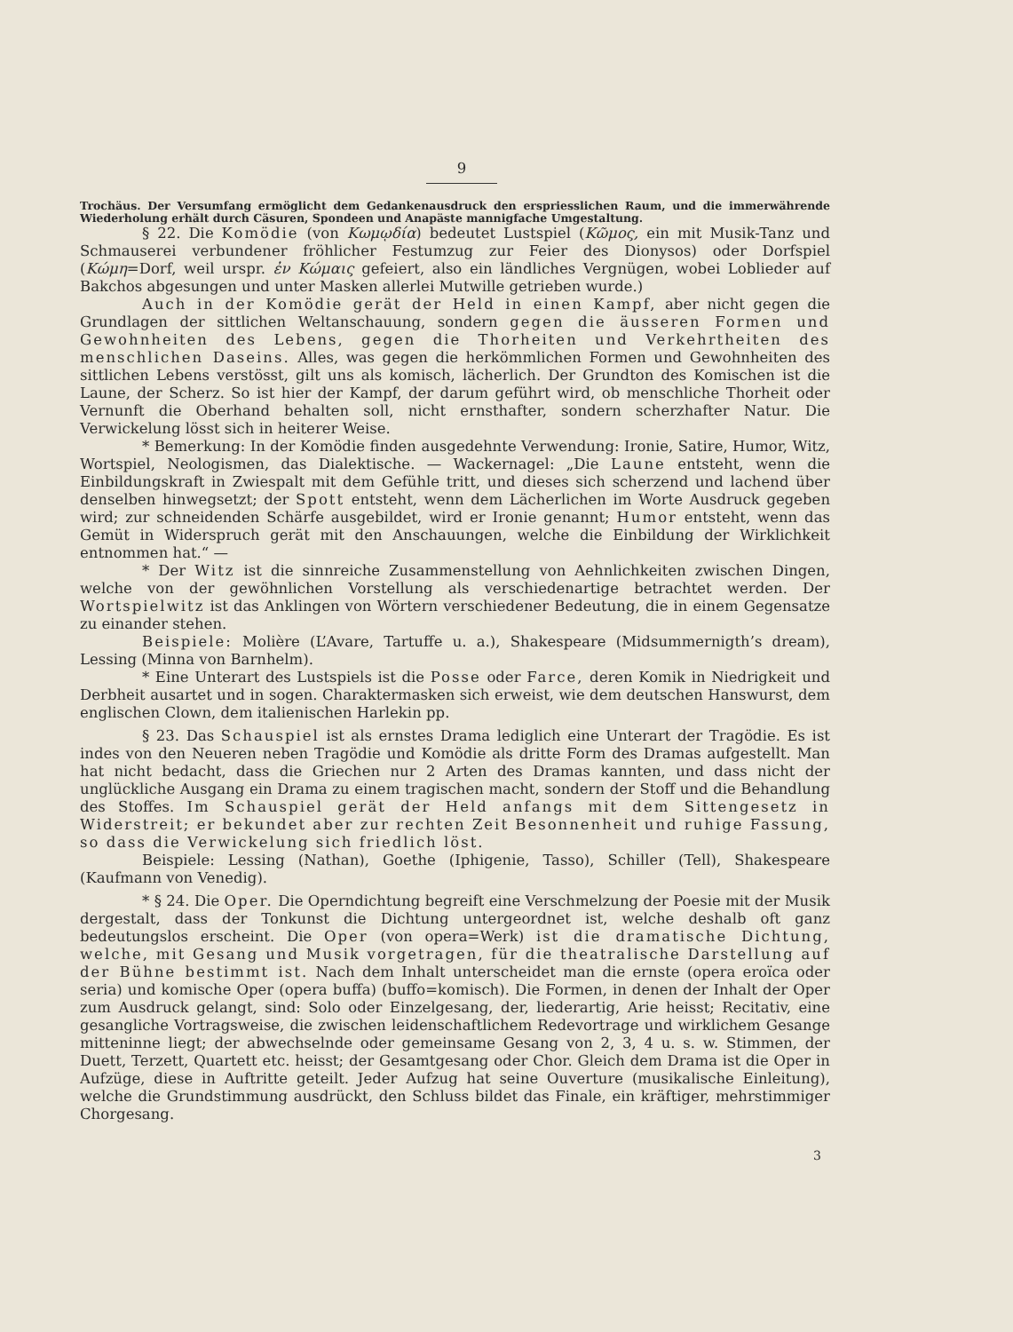9
Trochäus. Der Versumfang ermöglicht dem Gedankenausdruck den erspriesslichen Raum, und die immerwährende Wiederholung erhält durch Cäsuren, Spondeen und Anapäste mannigfache Umgestaltung.
§ 22. Die Komödie (von Κωμῳδία) bedeutet Lustspiel (Κῶμος, ein mit Musik-Tanz und Schmauserei verbundener fröhlicher Festumzug zur Feier des Dionysos) oder Dorfspiel (Κώμη=Dorf, weil urspr. ἐν Κώμαις gefeiert, also ein ländliches Vergnügen, wobei Loblieder auf Bakchos abgesungen und unter Masken allerlei Mutwille getrieben wurde.)
Auch in der Komödie gerät der Held in einen Kampf, aber nicht gegen die Grundlagen der sittlichen Weltanschauung, sondern gegen die äusseren Formen und Gewohnheiten des Lebens, gegen die Thorheiten und Verkehrtheiten des menschlichen Daseins. Alles, was gegen die herkömmlichen Formen und Gewohnheiten des sittlichen Lebens verstösst, gilt uns als komisch, lächerlich. Der Grundton des Komischen ist die Laune, der Scherz. So ist hier der Kampf, der darum geführt wird, ob menschliche Thorheit oder Vernunft die Oberhand behalten soll, nicht ernsthafter, sondern scherzhafter Natur. Die Verwickelung lösst sich in heiterer Weise.
* Bemerkung: In der Komödie finden ausgedehnte Verwendung: Ironie, Satire, Humor, Witz, Wortspiel, Neologismen, das Dialektische. — Wackernagel: „Die Laune entsteht, wenn die Einbildungskraft in Zwiespalt mit dem Gefühle tritt, und dieses sich scherzend und lachend über denselben hinwegsetzt; der Spott entsteht, wenn dem Lächerlichen im Worte Ausdruck gegeben wird; zur schneidenden Schärfe ausgebildet, wird er Ironie genannt; Humor entsteht, wenn das Gemüt in Widerspruch gerät mit den Anschauungen, welche die Einbildung der Wirklichkeit entnommen hat.“ —
* Der Witz ist die sinnreiche Zusammenstellung von Aehnlichkeiten zwischen Dingen, welche von der gewöhnlichen Vorstellung als verschiedenartige betrachtet werden. Der Wortspielwitz ist das Anklingen von Wörtern verschiedener Bedeutung, die in einem Gegensatze zu einander stehen.
Beispiele: Molière (L’Avare, Tartuffe u. a.), Shakespeare (Midsummernigth’s dream), Lessing (Minna von Barnhelm).
* Eine Unterart des Lustspiels ist die Posse oder Farce, deren Komik in Niedrigkeit und Derbheit ausartet und in sogen. Charaktermasken sich erweist, wie dem deutschen Hanswurst, dem englischen Clown, dem italienischen Harlekin pp.
§ 23. Das Schauspiel ist als ernstes Drama lediglich eine Unterart der Tragödie. Es ist indes von den Neueren neben Tragödie und Komödie als dritte Form des Dramas aufgestellt. Man hat nicht bedacht, dass die Griechen nur 2 Arten des Dramas kannten, und dass nicht der unglückliche Ausgang ein Drama zu einem tragischen macht, sondern der Stoff und die Behandlung des Stoffes. Im Schauspiel gerät der Held anfangs mit dem Sittengesetz in Widerstreit; er bekundet aber zur rechten Zeit Besonnenheit und ruhige Fassung, so dass die Verwickelung sich friedlich löst.
Beispiele: Lessing (Nathan), Goethe (Iphigenie, Tasso), Schiller (Tell), Shakespeare (Kaufmann von Venedig).
* § 24. Die Oper. Die Operndichtung begreift eine Verschmelzung der Poesie mit der Musik dergestalt, dass der Tonkunst die Dichtung untergeordnet ist, welche deshalb oft ganz bedeutungslos erscheint. Die Oper (von opera=Werk) ist die dramatische Dichtung, welche, mit Gesang und Musik vorgetragen, für die theatralische Darstellung auf der Bühne bestimmt ist. Nach dem Inhalt unterscheidet man die ernste (opera eroïca oder seria) und komische Oper (opera buffa) (buffo=komisch). Die Formen, in denen der Inhalt der Oper zum Ausdruck gelangt, sind: Solo oder Einzelgesang, der, liederartig, Arie heisst; Recitativ, eine gesangliche Vortragsweise, die zwischen leidenschaftlichem Redevortrage und wirklichem Gesange mitteninne liegt; der abwechselnde oder gemeinsame Gesang von 2, 3, 4 u. s. w. Stimmen, der Duett, Terzett, Quartett etc. heisst; der Gesamtgesang oder Chor. Gleich dem Drama ist die Oper in Aufzüge, diese in Auftritte geteilt. Jeder Aufzug hat seine Ouverture (musikalische Einleitung), welche die Grundstimmung ausdrückt, den Schluss bildet das Finale, ein kräftiger, mehrstimmiger Chorgesang.
3